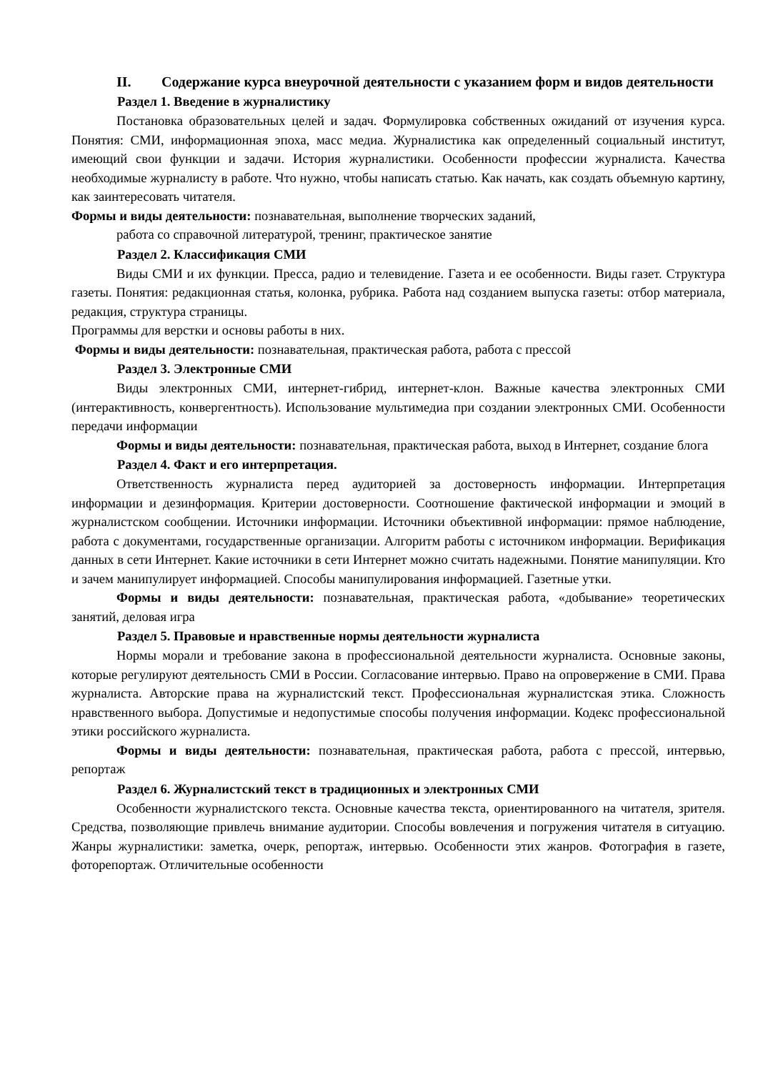II. Содержание курса внеурочной деятельности с указанием форм и видов деятельности
Раздел 1. Введение в журналистику
Постановка образовательных целей и задач. Формулировка собственных ожиданий от изучения курса. Понятия: СМИ, информационная эпоха, масс медиа. Журналистика как определенный социальный институт, имеющий свои функции и задачи. История журналистики. Особенности профессии журналиста. Качества необходимые журналисту в работе. Что нужно, чтобы написать статью. Как начать, как создать объемную картину, как заинтересовать читателя.
Формы и виды деятельности: познавательная, выполнение творческих заданий,
работа со справочной литературой, тренинг, практическое занятие
Раздел 2. Классификация СМИ
Виды СМИ и их функции. Пресса, радио и телевидение. Газета и ее особенности. Виды газет. Структура газеты. Понятия: редакционная статья, колонка, рубрика. Работа над созданием выпуска газеты: отбор материала, редакция, структура страницы.
Программы для верстки и основы работы в них.
Формы и виды деятельности: познавательная, практическая работа, работа с прессой
Раздел 3. Электронные СМИ
Виды электронных СМИ, интернет-гибрид, интернет-клон. Важные качества электронных СМИ (интерактивность, конвергентность). Использование мультимедиа при создании электронных СМИ. Особенности передачи информации
Формы и виды деятельности: познавательная, практическая работа, выход в Интернет, создание блога
Раздел 4. Факт и его интерпретация.
Ответственность журналиста перед аудиторией за достоверность информации. Интерпретация информации и дезинформация. Критерии достоверности. Соотношение фактической информации и эмоций в журналистском сообщении. Источники информации. Источники объективной информации: прямое наблюдение, работа с документами, государственные организации. Алгоритм работы с источником информации. Верификация данных в сети Интернет. Какие источники в сети Интернет можно считать надежными. Понятие манипуляции. Кто и зачем манипулирует информацией. Способы манипулирования информацией. Газетные утки.
Формы и виды деятельности: познавательная, практическая работа, «добывание» теоретических занятий, деловая игра
Раздел 5. Правовые и нравственные нормы деятельности журналиста
Нормы морали и требование закона в профессиональной деятельности журналиста. Основные законы, которые регулируют деятельность СМИ в России. Согласование интервью. Право на опровержение в СМИ. Права журналиста. Авторские права на журналистский текст. Профессиональная журналистская этика. Сложность нравственного выбора. Допустимые и недопустимые способы получения информации. Кодекс профессиональной этики российского журналиста.
Формы и виды деятельности: познавательная, практическая работа, работа с прессой, интервью, репортаж
Раздел 6. Журналистский текст в традиционных и электронных СМИ
Особенности журналистского текста. Основные качества текста, ориентированного на читателя, зрителя. Средства, позволяющие привлечь внимание аудитории. Способы вовлечения и погружения читателя в ситуацию. Жанры журналистики: заметка, очерк, репортаж, интервью. Особенности этих жанров. Фотография в газете, фоторепортаж. Отличительные особенности